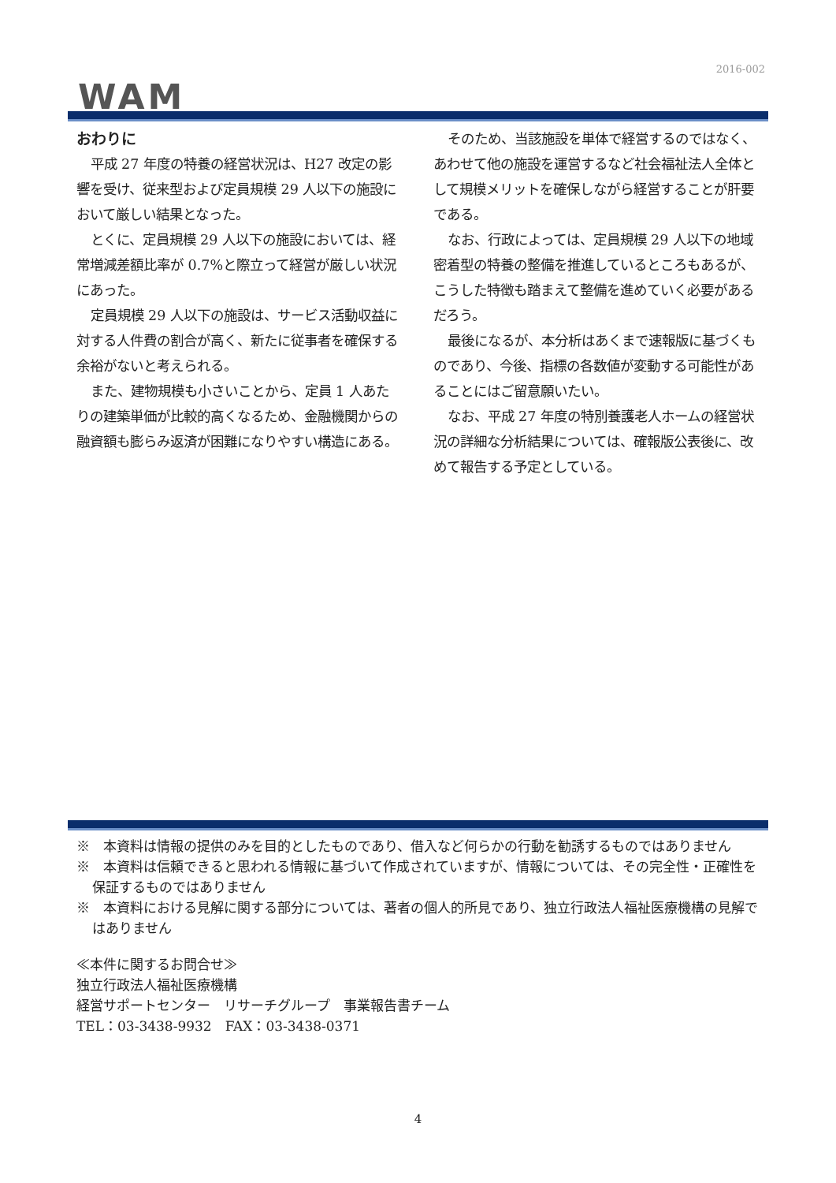2016-002
WAM
おわりに
平成 27 年度の特養の経営状況は、H27 改定の影響を受け、従来型および定員規模 29 人以下の施設において厳しい結果となった。
とくに、定員規模 29 人以下の施設においては、経常増減差額比率が 0.7%と際立って経営が厳しい状況にあった。
定員規模 29 人以下の施設は、サービス活動収益に対する人件費の割合が高く、新たに従事者を確保する余裕がないと考えられる。
また、建物規模も小さいことから、定員 1 人あたりの建築単価が比較的高くなるため、金融機関からの融資額も膨らみ返済が困難になりやすい構造にある。
そのため、当該施設を単体で経営するのではなく、あわせて他の施設を運営するなど社会福祉法人全体として規模メリットを確保しながら経営することが肝要である。
なお、行政によっては、定員規模 29 人以下の地域密着型の特養の整備を推進しているところもあるが、こうした特徴も踏まえて整備を進めていく必要があるだろう。
最後になるが、本分析はあくまで速報版に基づくものであり、今後、指標の各数値が変動する可能性があることにはご留意願いたい。
なお、平成 27 年度の特別養護老人ホームの経営状況の詳細な分析結果については、確報版公表後に、改めて報告する予定としている。
※　本資料は情報の提供のみを目的としたものであり、借入など何らかの行動を勧誘するものではありません
※　本資料は信頼できると思われる情報に基づいて作成されていますが、情報については、その完全性・正確性を保証するものではありません
※　本資料における見解に関する部分については、著者の個人的所見であり、独立行政法人福祉医療機構の見解ではありません
≪本件に関するお問合せ≫
独立行政法人福祉医療機構
経営サポートセンター　リサーチグループ　事業報告書チーム
TEL：03-3438-9932　FAX：03-3438-0371
4